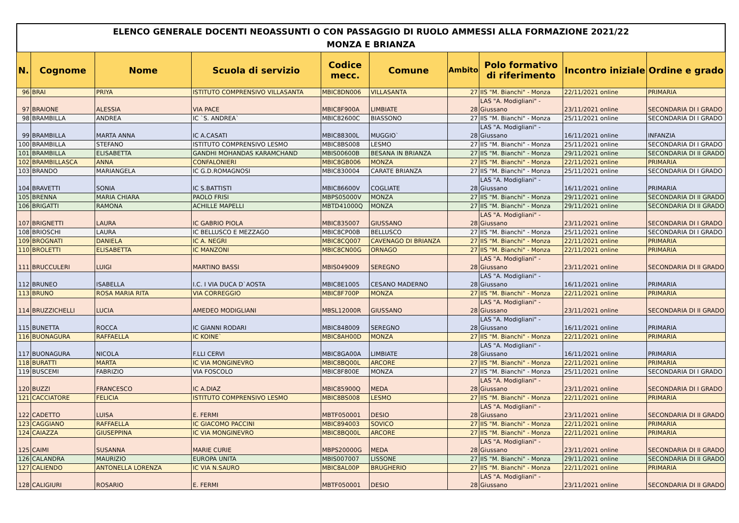ELENCO GENERALE DOCENTI NEOASSUNTI O CON PASSAGGIO DI RUOLO AMMESSI ALLA FORMAZIONE 2021/22
MONZA E BRIANZA
| N. | Cognome | Nome | Scuola di servizio | Codice mecc. | Comune | Ambito | Polo formativo di riferimento | Incontro iniziale | Ordine e grado |
| --- | --- | --- | --- | --- | --- | --- | --- | --- | --- |
| 96 | BRAI | PRIYA | ISTITUTO COMPRENSIVO VILLASANTA | MBIC8DN006 | VILLASANTA | 27 | IIS "M. Bianchi" - Monza | 22/11/2021 online | PRIMARIA |
| 97 | BRAIONE | ALESSIA | VIA PACE | MBIC8F900A | LIMBIATE | 28 | LAS "A. Modigliani" - Giussano | 23/11/2021 online | SECONDARIA DI I GRADO |
| 98 | BRAMBILLA | ANDREA | IC `S. ANDREA` | MBIC82600C | BIASSONO | 27 | IIS "M. Bianchi" - Monza | 25/11/2021 online | SECONDARIA DI I GRADO |
| 99 | BRAMBILLA | MARTA ANNA | IC A.CASATI | MBIC88300L | MUGGIO` | 28 | LAS "A. Modigliani" - Giussano | 16/11/2021 online | INFANZIA |
| 100 | BRAMBILLA | STEFANO | ISTITUTO COMPRENSIVO LESMO | MBIC8BS008 | LESMO | 27 | IIS "M. Bianchi" - Monza | 25/11/2021 online | SECONDARIA DI I GRADO |
| 101 | BRAMBILLA | ELISABETTA | GANDHI MOHANDAS KARAMCHAND | MBIS00600B | BESANA IN BRIANZA | 27 | IIS "M. Bianchi" - Monza | 29/11/2021 online | SECONDARIA DI II GRADO |
| 102 | BRAMBILLASCA | ANNA | CONFALONIERI | MBIC8GB006 | MONZA | 27 | IIS "M. Bianchi" - Monza | 22/11/2021 online | PRIMARIA |
| 103 | BRANDO | MARIANGELA | IC G.D.ROMAGNOSI | MBIC830004 | CARATE BRIANZA | 27 | IIS "M. Bianchi" - Monza | 25/11/2021 online | SECONDARIA DI I GRADO |
| 104 | BRAVETTI | SONIA | IC S.BATTISTI | MBIC86600V | COGLIATE | 28 | LAS "A. Modigliani" - Giussano | 16/11/2021 online | PRIMARIA |
| 105 | BRENNA | MARIA CHIARA | PAOLO FRISI | MBPS05000V | MONZA | 27 | IIS "M. Bianchi" - Monza | 29/11/2021 online | SECONDARIA DI II GRADO |
| 106 | BRIGATTI | RAMONA | ACHILLE MAPELLI | MBTD41000Q | MONZA | 27 | IIS "M. Bianchi" - Monza | 29/11/2021 online | SECONDARIA DI II GRADO |
| 107 | BRIGNETTI | LAURA | IC GABRIO PIOLA | MBIC835007 | GIUSSANO | 28 | LAS "A. Modigliani" - Giussano | 23/11/2021 online | SECONDARIA DI I GRADO |
| 108 | BRIOSCHI | LAURA | IC BELLUSCO E MEZZAGO | MBIC8CP00B | BELLUSCO | 27 | IIS "M. Bianchi" - Monza | 25/11/2021 online | SECONDARIA DI I GRADO |
| 109 | BROGNATI | DANIELA | IC A. NEGRI | MBIC8CQ007 | CAVENAGO DI BRIANZA | 27 | IIS "M. Bianchi" - Monza | 22/11/2021 online | PRIMARIA |
| 110 | BROLETTI | ELISABETTA | IC MANZONI | MBIC8CN00G | ORNAGO | 27 | IIS "M. Bianchi" - Monza | 22/11/2021 online | PRIMARIA |
| 111 | BRUCCULERI | LUIGI | MARTINO BASSI | MBIS049009 | SEREGNO | 28 | LAS "A. Modigliani" - Giussano | 23/11/2021 online | SECONDARIA DI II GRADO |
| 112 | BRUNEO | ISABELLA | I.C. I VIA DUCA D`AOSTA | MBIC8E1005 | CESANO MADERNO | 28 | LAS "A. Modigliani" - Giussano | 16/11/2021 online | PRIMARIA |
| 113 | BRUNO | ROSA MARIA RITA | VIA CORREGGIO | MBIC8F700P | MONZA | 27 | IIS "M. Bianchi" - Monza | 22/11/2021 online | PRIMARIA |
| 114 | BRUZZICHELLI | LUCIA | AMEDEO MODIGLIANI | MBSL12000R | GIUSSANO | 28 | LAS "A. Modigliani" - Giussano | 23/11/2021 online | SECONDARIA DI II GRADO |
| 115 | BUNETTA | ROCCA | IC GIANNI RODARI | MBIC848009 | SEREGNO | 28 | LAS "A. Modigliani" - Giussano | 16/11/2021 online | PRIMARIA |
| 116 | BUONAGURA | RAFFAELLA | IC KOINE` | MBIC8AH00D | MONZA | 27 | IIS "M. Bianchi" - Monza | 22/11/2021 online | PRIMARIA |
| 117 | BUONAGURA | NICOLA | F.LLI CERVI | MBIC8GA00A | LIMBIATE | 28 | LAS "A. Modigliani" - Giussano | 16/11/2021 online | PRIMARIA |
| 118 | BURATTI | MARTA | IC VIA MONGINEVRO | MBIC8BQ00L | ARCORE | 27 | IIS "M. Bianchi" - Monza | 22/11/2021 online | PRIMARIA |
| 119 | BUSCEMI | FABRIZIO | VIA FOSCOLO | MBIC8F800E | MONZA | 27 | IIS "M. Bianchi" - Monza | 25/11/2021 online | SECONDARIA DI I GRADO |
| 120 | BUZZI | FRANCESCO | IC A.DIAZ | MBIC85900Q | MEDA | 28 | LAS "A. Modigliani" - Giussano | 23/11/2021 online | SECONDARIA DI I GRADO |
| 121 | CACCIATORE | FELICIA | ISTITUTO COMPRENSIVO LESMO | MBIC8BS008 | LESMO | 27 | IIS "M. Bianchi" - Monza | 22/11/2021 online | PRIMARIA |
| 122 | CADETTO | LUISA | E. FERMI | MBTF050001 | DESIO | 28 | LAS "A. Modigliani" - Giussano | 23/11/2021 online | SECONDARIA DI II GRADO |
| 123 | CAGGIANO | RAFFAELLA | IC GIACOMO PACCINI | MBIC894003 | SOVICO | 27 | IIS "M. Bianchi" - Monza | 22/11/2021 online | PRIMARIA |
| 124 | CAIAZZA | GIUSEPPINA | IC VIA MONGINEVRO | MBIC8BQ00L | ARCORE | 27 | IIS "M. Bianchi" - Monza | 22/11/2021 online | PRIMARIA |
| 125 | CAIMI | SUSANNA | MARIE CURIE | MBPS20000G | MEDA | 28 | LAS "A. Modigliani" - Giussano | 23/11/2021 online | SECONDARIA DI II GRADO |
| 126 | CALANDRA | MAURIZIO | EUROPA UNITA | MBIS007007 | LISSONE | 27 | IIS "M. Bianchi" - Monza | 29/11/2021 online | SECONDARIA DI II GRADO |
| 127 | CALIENDO | ANTONELLA LORENZA | IC VIA N.SAURO | MBIC8AL00P | BRUGHERIO | 27 | IIS "M. Bianchi" - Monza | 22/11/2021 online | PRIMARIA |
| 128 | CALIGIURI | ROSARIO | E. FERMI | MBTF050001 | DESIO | 28 | LAS "A. Modigliani" - Giussano | 23/11/2021 online | SECONDARIA DI II GRADO |